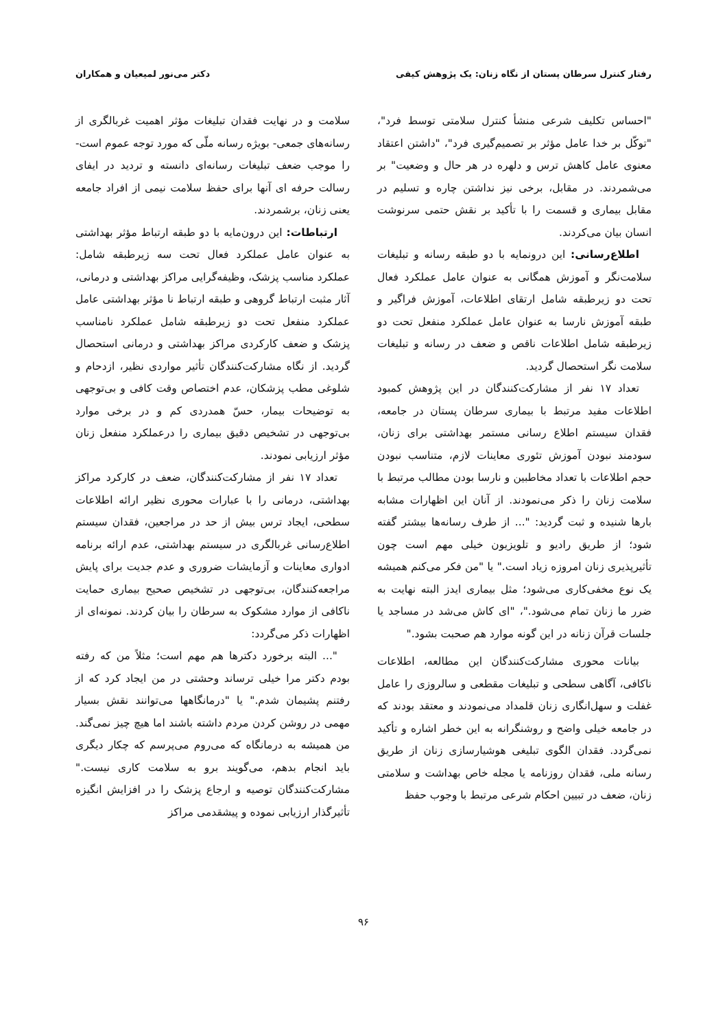رفتار کنترل سرطان پستان از نگاه زنان: یک پژوهش کیفی دکتر می‌نور لمیعیان و همکاران
"احساس تکلیف شرعی منشأ کنترل سلامتی توسط فرد"، "توکّل بر خدا عامل مؤثر بر تصمیم‌گیری فرد"، "داشتن اعتقاد معنوی عامل کاهش ترس و دلهره در هر حال و وضعیت" بر می‌شمردند. در مقابل، برخی نیز نداشتن چاره و تسلیم در مقابل بیماری و قسمت را با تأکید بر نقش حتمی سرنوشت انسان بیان می‌کردند.
اطلاع‌رسانی: این درونمایه با دو طبقه رسانه و تبلیغات سلامت‌نگر و آموزش همگانی به عنوان عامل عملکرد فعال تحت دو زیرطبقه شامل ارتقای اطلاعات، آموزش فراگیر و طبقه آموزش نارسا به عنوان عامل عملکرد منفعل تحت دو زیرطبقه شامل اطلاعات ناقص و ضعف در رسانه و تبلیغات سلامت نگر استحصال گردید.
تعداد ۱۷ نفر از مشارکت‌کنندگان در این پژوهش کمبود اطلاعات مفید مرتبط با بیماری سرطان پستان در جامعه، فقدان سیستم اطلاع رسانی مستمر بهداشتی برای زنان، سودمند نبودن آموزش تئوری معاینات لازم، متناسب نبودن حجم اطلاعات با تعداد مخاطبین و نارسا بودن مطالب مرتبط با سلامت زنان را ذکر می‌نمودند. از آنان این اظهارات مشابه بارها شنیده و ثبت گردید: "... از طرف رسانه‌ها بیشتر گفته شود؛ از طریق رادیو و تلویزیون خیلی مهم است چون تأثیرپذیری زنان امروزه زیاد است." یا "من فکر می‌کنم همیشه یک نوع مخفی‌کاری می‌شود؛ مثل بیماری ایدز البته نهایت به ضرر ما زنان تمام می‌شود."، "ای کاش می‌شد در مساجد یا جلسات قرآن زنانه در این گونه موارد هم صحبت بشود."
بیانات محوری مشارکت‌کنندگان این مطالعه، اطلاعات ناکافی، آگاهی سطحی و تبلیغات مقطعی و سالروزی را عامل غفلت و سهل‌انگاری زنان قلمداد می‌نمودند و معتقد بودند که در جامعه خیلی واضح و روشنگرانه به این خطر اشاره و تأکید نمی‌گردد. فقدان الگوی تبلیغی هوشیارسازی زنان از طریق رسانه ملی، فقدان روزنامه یا مجله خاص بهداشت و سلامتی زنان، ضعف در تبیین احکام شرعی مرتبط با وجوب حفظ
سلامت و در نهایت فقدان تبلیغات مؤثر اهمیت غربالگری از رسانه‌های جمعی- بویژه رسانه ملّی که مورد توجه عموم است- را موجب ضعف تبلیغات رسانه‌ای دانسته و تردید در ایفای رسالت حرفه ای آنها برای حفظ سلامت نیمی از افراد جامعه یعنی زنان، برشمردند.
ارتباطات: این درون‌مایه با دو طبقه ارتباط مؤثر بهداشتی به عنوان عامل عملکرد فعال تحت سه زیرطبقه شامل: عملکرد مناسب پزشک، وظیفه‌گرایی مراکز بهداشتی و درمانی، آثار مثبت ارتباط گروهی و طبقه ارتباط نا مؤثر بهداشتی عامل عملکرد منفعل تحت دو زیرطبقه شامل عملکرد نامناسب پزشک و ضعف کارکردی مراکز بهداشتی و درمانی استحصال گردید. از نگاه مشارکت‌کنندگان تأثیر مواردی نظیر، ازدحام و شلوغی مطب پزشکان، عدم اختصاص وقت کافی و بی‌توجهی به توضیحات بیمار، حسّ همدردی کم و در برخی موارد بی‌توجهی در تشخیص دقیق بیماری را درعملکرد منفعل زنان مؤثر ارزیابی نمودند.
تعداد ۱۷ نفر از مشارکت‌کنندگان، ضعف در کارکرد مراکز بهداشتی، درمانی را با عبارات محوری نظیر ارائه اطلاعات سطحی، ایجاد ترس بیش از حد در مراجعین، فقدان سیستم اطلاع‌رسانی غربالگری در سیستم بهداشتی، عدم ارائه برنامه ادواری معاینات و آزمایشات ضروری و عدم جدیت برای پایش مراجعه‌کنندگان، بی‌توجهی در تشخیص صحیح بیماری حمایت ناکافی از موارد مشکوک به سرطان را بیان کردند. نمونه‌ای از اظهارات ذکر می‌گردد:
"... البته برخورد دکترها هم مهم است؛ مثلاً من که رفته بودم دکتر مرا خیلی ترساند وحشتی در من ایجاد کرد که از رفتنم پشیمان شدم." یا "درمانگاهها می‌توانند نقش بسیار مهمی در روشن کردن مردم داشته باشند اما هیچ چیز نمی‌گند. من همیشه به درمانگاه که می‌روم می‌پرسم که چکار دیگری باید انجام بدهم، می‌گویند برو به سلامت کاری نیست." مشارکت‌کنندگان توصیه و ارجاع پزشک را در افزایش انگیزه تأثیرگذار ارزیابی نموده و پیشقدمی مراکز
۹۶